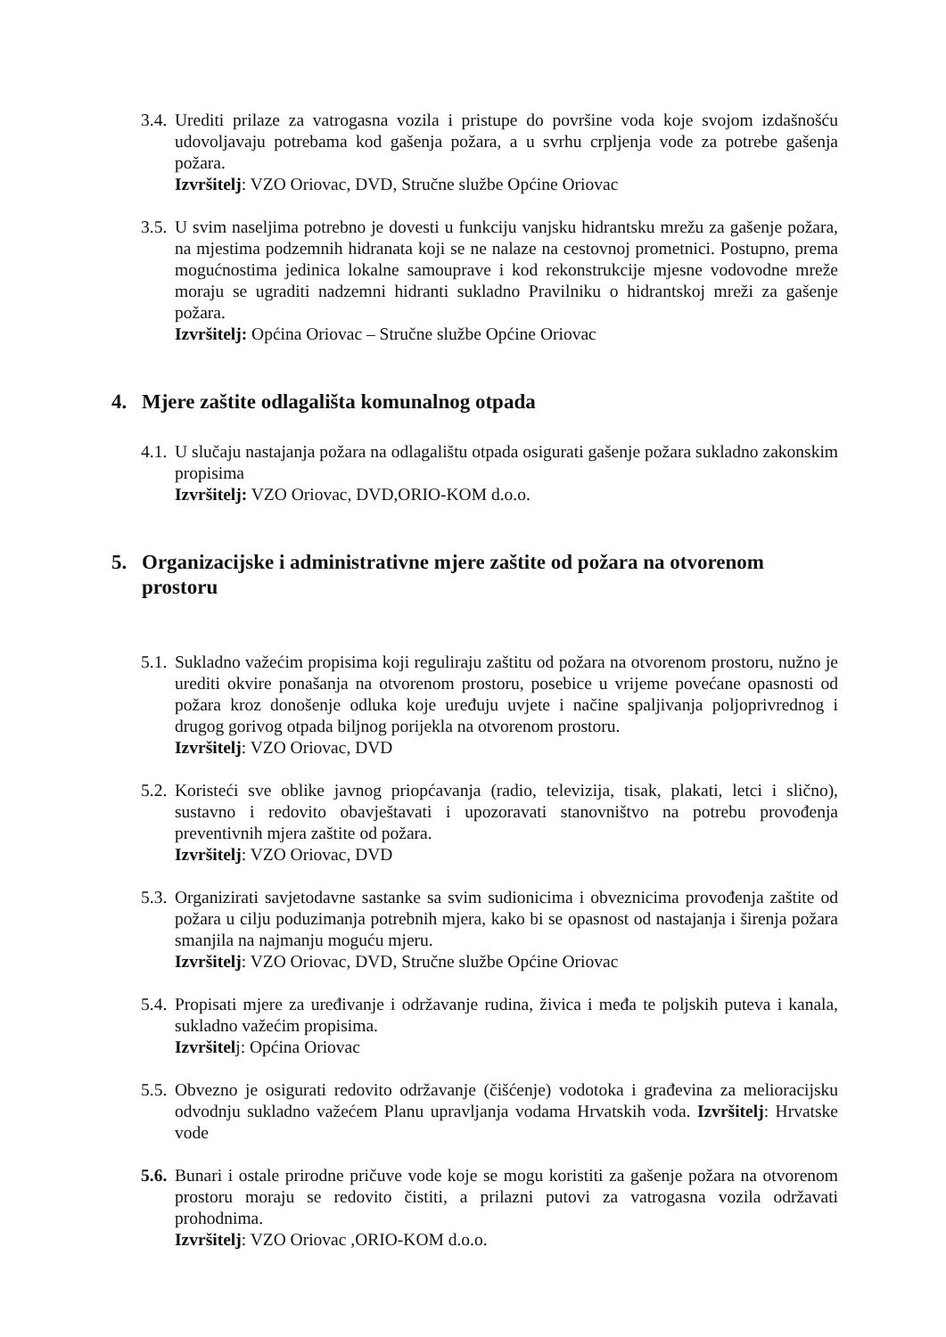3.4.
Urediti prilaze za vatrogasna vozila i pristupe do površine voda koje svojom izdašnošću udovoljavaju potrebama kod gašenja požara, a u svrhu crpljenja vode za potrebe gašenja požara.
Izvršitelj: VZO Oriovac, DVD, Stručne službe Općine Oriovac
3.5.
U svim naseljima potrebno je dovesti u funkciju vanjsku hidrantsku mrežu za gašenje požara, na mjestima podzemnih hidranata koji se ne nalaze na cestovnoj prometnici. Postupno, prema mogućnostima jedinica lokalne samouprave i kod rekonstrukcije mjesne vodovodne mreže moraju se ugraditi nadzemni hidranti sukladno Pravilniku o hidrantskoj mreži za gašenje požara.
Izvršitelj: Općina Oriovac – Stručne službe Općine Oriovac
4. Mjere zaštite odlagališta komunalnog otpada
4.1.
U slučaju nastajanja požara na odlagalištu otpada osigurati gašenje požara sukladno zakonskim propisima
Izvršitelj: VZO Oriovac, DVD,ORIO-KOM d.o.o.
5. Organizacijske i administrativne mjere zaštite od požara na otvorenom prostoru
5.1.
Sukladno važećim propisima koji reguliraju zaštitu od požara na otvorenom prostoru, nužno je urediti okvire ponašanja na otvorenom prostoru, posebice u vrijeme povećane opasnosti od požara kroz donošenje odluka koje uređuju uvjete i načine spaljivanja poljoprivrednog i drugog gorivog otpada biljnog porijekla na otvorenom prostoru.
Izvršitelj: VZO Oriovac, DVD
5.2.
Koristeći sve oblike javnog priopćavanja (radio, televizija, tisak, plakati, letci i slično), sustavno i redovito obavještavati i upozoravati stanovništvo na potrebu provođenja preventivnih mjera zaštite od požara.
Izvršitelj: VZO Oriovac, DVD
5.3.
Organizirati savjetodavne sastanke sa svim sudionicima i obveznicima provođenja zaštite od požara u cilju poduzimanja potrebnih mjera, kako bi se opasnost od nastajanja i širenja požara smanjila na najmanju moguću mjeru.
Izvršitelj: VZO Oriovac, DVD, Stručne službe Općine Oriovac
5.4.
Propisati mjere za uređivanje i održavanje rudina, živica i međa te poljskih puteva i kanala, sukladno važećim propisima.
Izvršitelj: Općina Oriovac
5.5.
Obvezno je osigurati redovito održavanje (čišćenje) vodotoka i građevina za melioracijsku odvodnju sukladno važećem Planu upravljanja vodama Hrvatskih voda. Izvršitelj: Hrvatske vode
5.6.
Bunari i ostale prirodne pričuve vode koje se mogu koristiti za gašenje požara na otvorenom prostoru moraju se redovito čistiti, a prilazni putovi za vatrogasna vozila održavati prohodnima.
Izvršitelj: VZO Oriovac ,ORIO-KOM d.o.o.